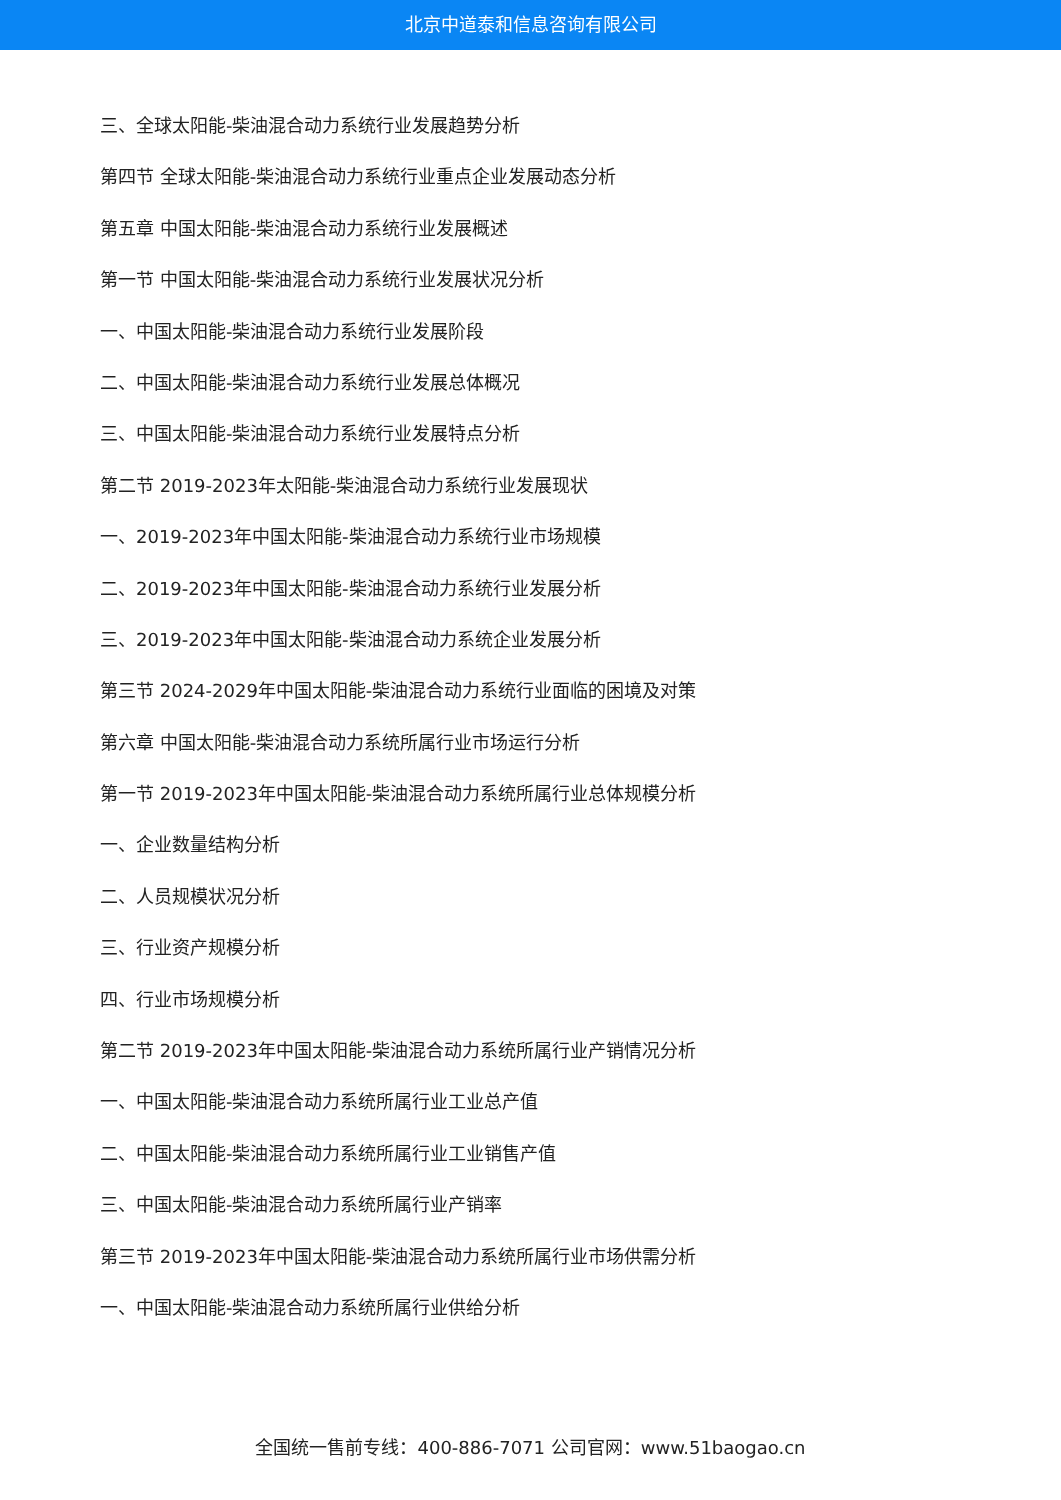北京中道泰和信息咨询有限公司
三、全球太阳能-柴油混合动力系统行业发展趋势分析
第四节 全球太阳能-柴油混合动力系统行业重点企业发展动态分析
第五章 中国太阳能-柴油混合动力系统行业发展概述
第一节 中国太阳能-柴油混合动力系统行业发展状况分析
一、中国太阳能-柴油混合动力系统行业发展阶段
二、中国太阳能-柴油混合动力系统行业发展总体概况
三、中国太阳能-柴油混合动力系统行业发展特点分析
第二节 2019-2023年太阳能-柴油混合动力系统行业发展现状
一、2019-2023年中国太阳能-柴油混合动力系统行业市场规模
二、2019-2023年中国太阳能-柴油混合动力系统行业发展分析
三、2019-2023年中国太阳能-柴油混合动力系统企业发展分析
第三节 2024-2029年中国太阳能-柴油混合动力系统行业面临的困境及对策
第六章 中国太阳能-柴油混合动力系统所属行业市场运行分析
第一节 2019-2023年中国太阳能-柴油混合动力系统所属行业总体规模分析
一、企业数量结构分析
二、人员规模状况分析
三、行业资产规模分析
四、行业市场规模分析
第二节 2019-2023年中国太阳能-柴油混合动力系统所属行业产销情况分析
一、中国太阳能-柴油混合动力系统所属行业工业总产值
二、中国太阳能-柴油混合动力系统所属行业工业销售产值
三、中国太阳能-柴油混合动力系统所属行业产销率
第三节 2019-2023年中国太阳能-柴油混合动力系统所属行业市场供需分析
一、中国太阳能-柴油混合动力系统所属行业供给分析
全国统一售前专线：400-886-7071 公司官网：www.51baogao.cn